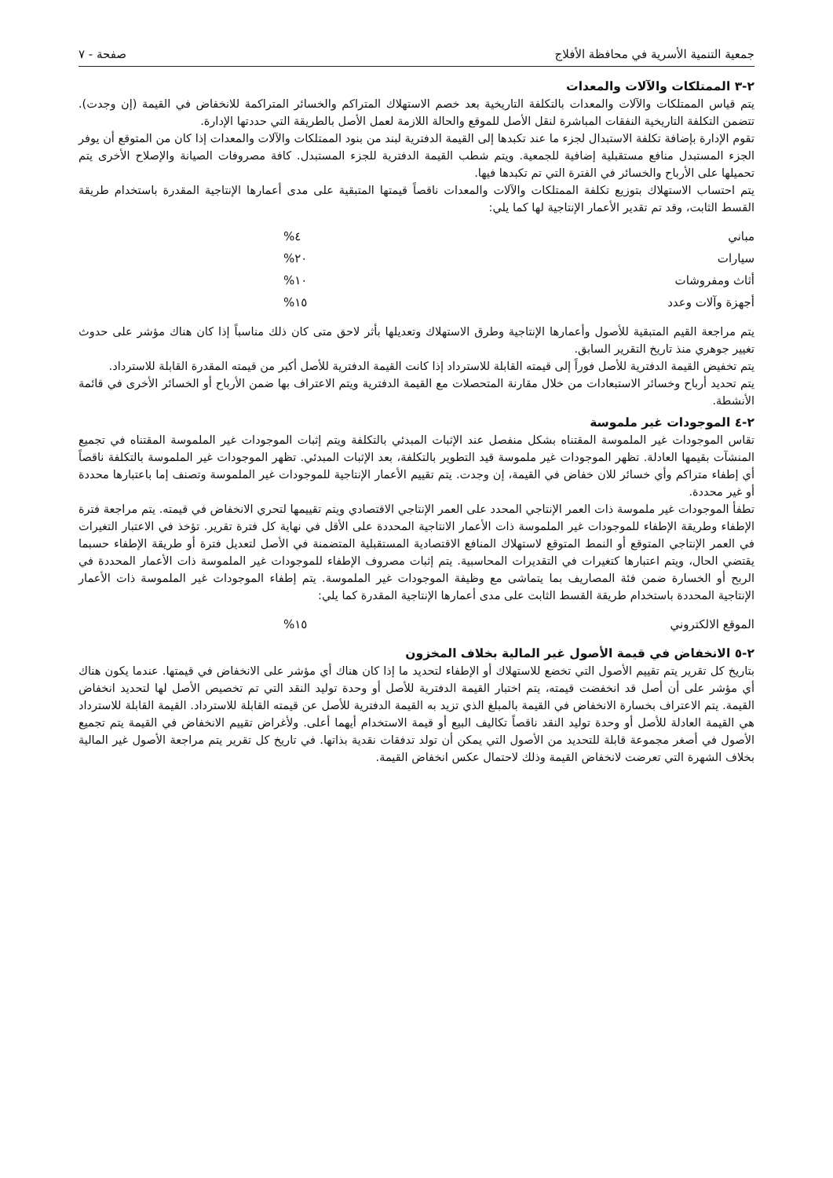جمعية التنمية الأسرية في محافظة الأفلاج صفحة - ٧
٢-٣ الممتلكات والآلات والمعدات
يتم قياس الممتلكات والآلات والمعدات بالتكلفة التاريخية بعد خصم الاستهلاك المتراكم والخسائر المتراكمة للانخفاض في القيمة (إن وجدت). تتضمن التكلفة التاريخية النفقات المباشرة لنقل الأصل للموقع والحالة اللازمة لعمل الأصل بالطريقة التي حددتها الإدارة.
تقوم الإدارة بإضافة تكلفة الاستبدال لجزء ما عند تكبدها إلى القيمة الدفترية لبند من بنود الممتلكات والآلات والمعدات إذا كان من المتوقع أن يوفر الجزء المستبدل منافع مستقبلية إضافية للجمعية. ويتم شطب القيمة الدفترية للجزء المستبدل. كافة مصروفات الصيانة والإصلاح الأخرى يتم تحميلها على الأرباح والخسائر في الفترة التي تم تكبدها فيها.
يتم احتساب الاستهلاك بتوزيع تكلفة الممتلكات والآلات والمعدات ناقصاً قيمتها المتبقية على مدى أعمارها الإنتاجية المقدرة باستخدام طريقة القسط الثابت، وقد تم تقدير الأعمار الإنتاجية لها كما يلي:
| مباني | ٤% |
| سيارات | ٢٠% |
| أثاث ومفروشات | ١٠% |
| أجهزة وآلات وعدد | ١٥% |
يتم مراجعة القيم المتبقية للأصول وأعمارها الإنتاجية وطرق الاستهلاك وتعديلها بأثر لاحق متى كان ذلك مناسباً إذا كان هناك مؤشر على حدوث تغيير جوهري منذ تاريخ التقرير السابق.
يتم تخفيض القيمة الدفترية للأصل فوراً إلى قيمته القابلة للاسترداد إذا كانت القيمة الدفترية للأصل أكبر من قيمته المقدرة القابلة للاسترداد.
يتم تحديد أرباح وخسائر الاستبعادات من خلال مقارنة المتحصلات مع القيمة الدفترية ويتم الاعتراف بها ضمن الأرباح أو الخسائر الأخرى في قائمة الأنشطة.
٢-٤ الموجودات غير ملموسة
تقاس الموجودات غير الملموسة المقتناه بشكل منفصل عند الإثبات المبدئي بالتكلفة ويتم إثبات الموجودات غير الملموسة المقتناه في تجميع المنشآت بقيمها العادلة. تظهر الموجودات غير ملموسة قيد التطوير بالتكلفة، بعد الإثبات المبدئي. تظهر الموجودات غير الملموسة بالتكلفة ناقصاً أي إطفاء متراكم وأي خسائر للان خفاض في القيمة، إن وجدت. يتم تقييم الأعمار الإنتاجية للموجودات غير الملموسة وتصنف إما باعتبارها محددة أو غير محددة.
تطفأ الموجودات غير ملموسة ذات العمر الإنتاجي المحدد على العمر الإنتاجي الاقتصادي ويتم تقييمها لتحري الانخفاض في قيمته. يتم مراجعة فترة الإطفاء وطريقة الإطفاء للموجودات غير الملموسة ذات الأعمار الانتاجية المحددة على الأقل في نهاية كل فترة تقرير. تؤخذ في الاعتبار التغيرات في العمر الإنتاجي المتوقع أو النمط المتوقع لاستهلاك المنافع الاقتصادية المستقبلية المتضمنة في الأصل لتعديل فترة أو طريقة الإطفاء حسبما يقتضي الحال، ويتم اعتبارها كتغيرات في التقديرات المحاسبية. يتم إثبات مصروف الإطفاء للموجودات غير الملموسة ذات الأعمار المحددة في الربح أو الخسارة ضمن فئة المصاريف بما يتماشى مع وظيفة الموجودات غير الملموسة. يتم إطفاء الموجودات غير الملموسة ذات الأعمار الإنتاجية المحددة باستخدام طريقة القسط الثابت على مدى أعمارها الإنتاجية المقدرة كما يلي:
| الموقع الالكتروني | ١٥% |
٢-٥ الانخفاض في قيمة الأصول غير المالية بخلاف المخزون
بتاريخ كل تقرير يتم تقييم الأصول التي تخضع للاستهلاك أو الإطفاء لتحديد ما إذا كان هناك أي مؤشر على الانخفاض في قيمتها. عندما يكون هناك أي مؤشر على أن أصل قد انخفضت قيمته، يتم اختبار القيمة الدفترية للأصل أو وحدة توليد النقد التي تم تخصيص الأصل لها لتحديد انخفاض القيمة. يتم الاعتراف بخسارة الانخفاض في القيمة بالمبلغ الذي تزيد به القيمة الدفترية للأصل عن قيمته القابلة للاسترداد. القيمة القابلة للاسترداد هي القيمة العادلة للأصل أو وحدة توليد النقد ناقصاً تكاليف البيع أو قيمة الاستخدام أيهما أعلى. ولأغراض تقييم الانخفاض في القيمة يتم تجميع الأصول في أصغر مجموعة قابلة للتحديد من الأصول التي يمكن أن تولد تدفقات نقدية بذاتها. في تاريخ كل تقرير يتم مراجعة الأصول غير المالية بخلاف الشهرة التي تعرضت لانخفاض القيمة وذلك لاحتمال عكس انخفاض القيمة.